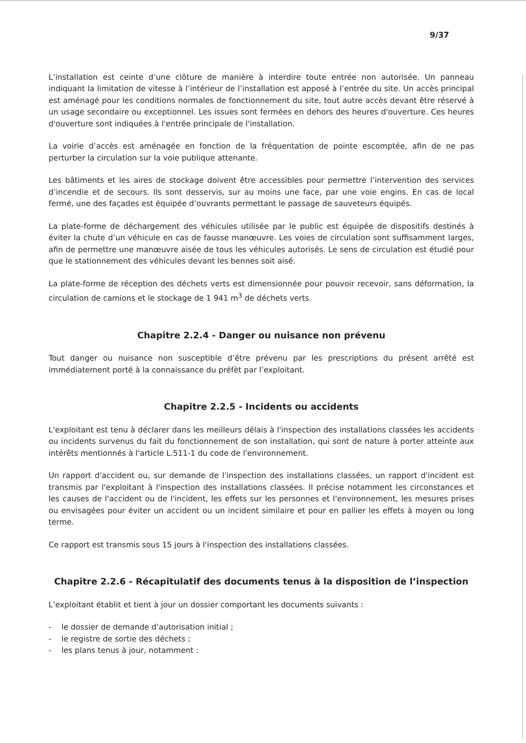9/37
L’installation est ceinte d’une clôture de manière à interdire toute entrée non autorisée. Un panneau indiquant la limitation de vitesse à l’intérieur de l’installation est apposé à l’entrée du site. Un accès principal est aménagé pour les conditions normales de fonctionnement du site, tout autre accès devant être réservé à un usage secondaire ou exceptionnel. Les issues sont fermées en dehors des heures d'ouverture. Ces heures d'ouverture sont indiquées à l'entrée principale de l'installation.
La voirie d’accès est aménagée en fonction de la fréquentation de pointe escomptée, afin de ne pas perturber la circulation sur la voie publique attenante.
Les bâtiments et les aires de stockage doivent être accessibles pour permettre l’intervention des services d’incendie et de secours. Ils sont desservis, sur au moins une face, par une voie engins. En cas de local fermé, une des façades est équipée d’ouvrants permettant le passage de sauveteurs équipés.
La plate-forme de déchargement des véhicules utilisée par le public est équipée de dispositifs destinés à éviter la chute d’un véhicule en cas de fausse manœuvre. Les voies de circulation sont suffisamment larges, afin de permettre une manœuvre aisée de tous les véhicules autorisés. Le sens de circulation est étudié pour que le stationnement des véhicules devant les bennes soit aisé.
La plate-forme de réception des déchets verts est dimensionnée pour pouvoir recevoir, sans déformation, la circulation de camions et le stockage de 1 941 m<sup>3</sup> de déchets verts.
Chapitre 2.2.4 - Danger ou nuisance non prévenu
Tout danger ou nuisance non susceptible d’être prévenu par les prescriptions du présent arrêté est immédiatement porté à la connaissance du préfèt par l’exploitant.
Chapitre 2.2.5 - Incidents ou accidents
L'exploitant est tenu à déclarer dans les meilleurs délais à l'inspection des installations classées les accidents ou incidents survenus du fait du fonctionnement de son installation, qui sont de nature à porter atteinte aux intérêts mentionnés à l'article L.511-1 du code de l'environnement.
Un rapport d'accident ou, sur demande de l'inspection des installations classées, un rapport d'incident est transmis par l'exploitant à l'inspection des installations classées. Il précise notamment les circonstances et les causes de l'accident ou de l'incident, les effets sur les personnes et l'environnement, les mesures prises ou envisagées pour éviter un accident ou un incident similaire et pour en pallier les effets à moyen ou long terme.
Ce rapport est transmis sous 15 jours à l'inspection des installations classées.
Chapitre 2.2.6 - Récapitulatif des documents tenus à la disposition de l’inspection
L’exploitant établit et tient à jour un dossier comportant les documents suivants :
- le dossier de demande d'autorisation initial ;
- le registre de sortie des déchets ;
- les plans tenus à jour, notamment :